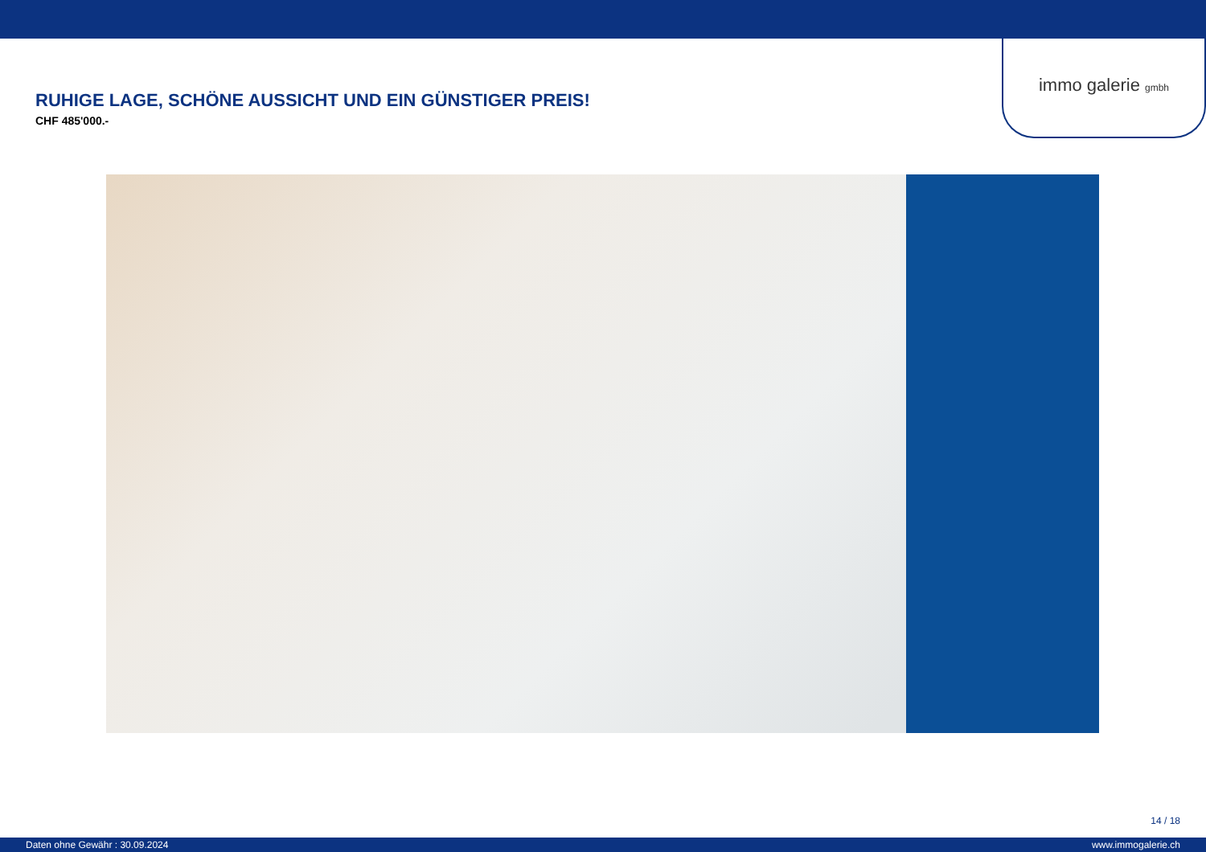immo galerie gmbh
RUHIGE LAGE, SCHÖNE AUSSICHT UND EIN GÜNSTIGER PREIS!
CHF 485'000.-
14 / 18
Daten ohne Gewähr : 30.09.2024 www.immogalerie.ch